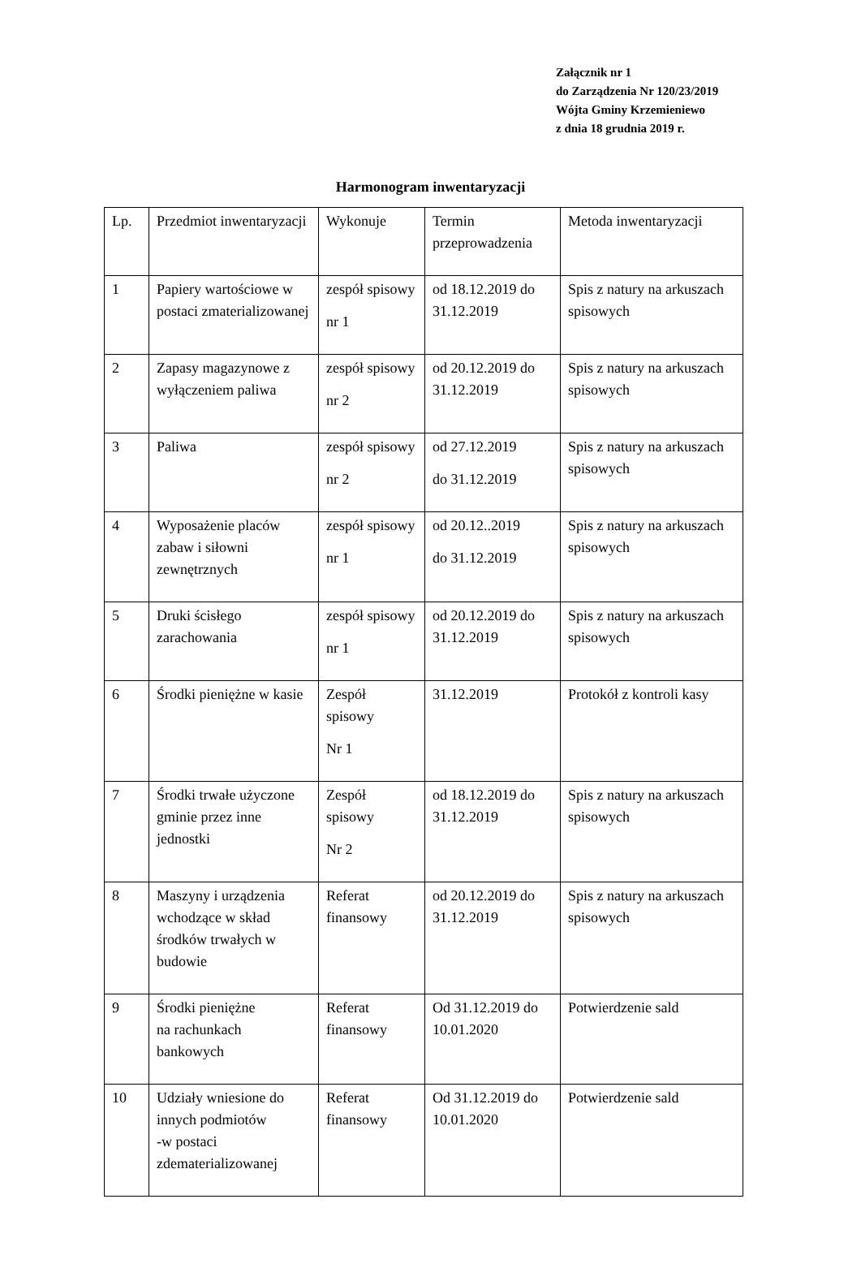Załącznik nr 1
do Zarządzenia Nr 120/23/2019
Wójta Gminy Krzemieniewo
z dnia 18 grudnia 2019 r.
Harmonogram inwentaryzacji
| Lp. | Przedmiot inwentaryzacji | Wykonuje | Termin przeprowadzenia | Metoda inwentaryzacji |
| 1 | Papiery wartościowe w postaci zmaterializowanej | zespół spisowy nr 1 | od 18.12.2019 do 31.12.2019 | Spis z natury na arkuszach spisowych |
| 2 | Zapasy magazynowe z wyłączeniem paliwa | zespół spisowy nr 2 | od 20.12.2019 do 31.12.2019 | Spis z natury na arkuszach spisowych |
| 3 | Paliwa | zespół spisowy nr 2 | od 27.12.2019 do 31.12.2019 | Spis z natury na arkuszach spisowych |
| 4 | Wyposażenie placów zabaw i siłowni zewnętrznych | zespół spisowy nr 1 | od 20.12..2019 do 31.12.2019 | Spis z natury na arkuszach spisowych |
| 5 | Druki ścisłego zarachowania | zespół spisowy nr 1 | od 20.12.2019 do 31.12.2019 | Spis z natury na arkuszach spisowych |
| 6 | Środki pieniężne w kasie | Zespół spisowy Nr 1 | 31.12.2019 | Protokół z kontroli kasy |
| 7 | Środki trwałe użyczone gminie przez inne jednostki | Zespół spisowy Nr 2 | od 18.12.2019 do 31.12.2019 | Spis z natury na arkuszach spisowych |
| 8 | Maszyny i urządzenia wchodzące w skład środków trwałych w budowie | Referat finansowy | od 20.12.2019 do 31.12.2019 | Spis z natury na arkuszach spisowych |
| 9 | Środki pieniężne na rachunkach bankowych | Referat finansowy | Od 31.12.2019 do 10.01.2020 | Potwierdzenie sald |
| 10 | Udziały wniesione do innych podmiotów -w postaci zdematerializowanej | Referat finansowy | Od 31.12.2019 do 10.01.2020 | Potwierdzenie sald |